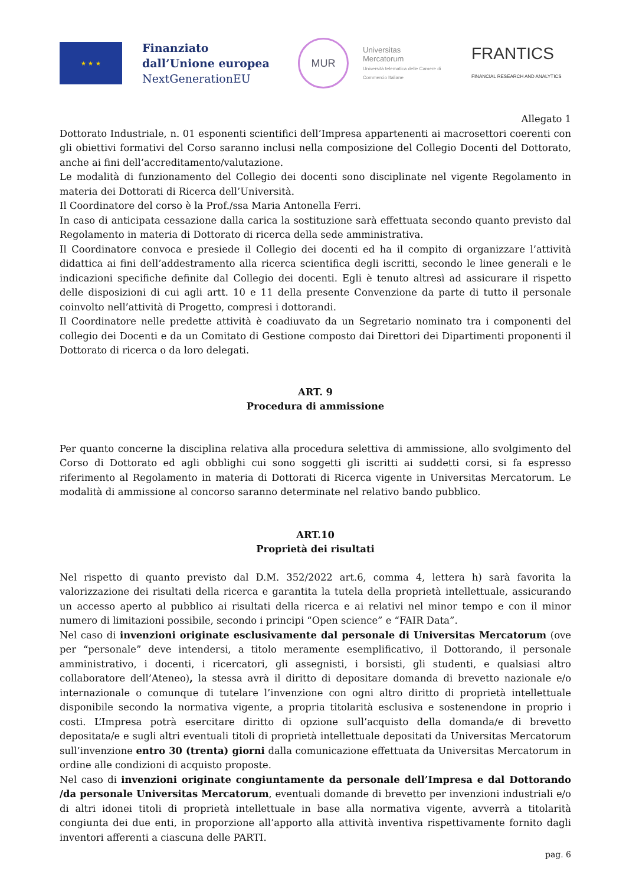★ ★ ★
Finanziato dall’Unione europea
NextGenerationEU
MUR
Universitas
Mercatorum
Università telematica delle Camere di Commercio Italiane
FRANTICS
FINANCIAL RESEARCH AND ANALYTICS
Allegato 1
Dottorato Industriale, n. 01 esponenti scientifici dell’Impresa appartenenti ai macrosettori coerenti con gli obiettivi formativi del Corso saranno inclusi nella composizione del Collegio Docenti del Dottorato, anche ai fini dell’accreditamento/valutazione.
Le modalità di funzionamento del Collegio dei docenti sono disciplinate nel vigente Regolamento in materia dei Dottorati di Ricerca dell’Università.
Il Coordinatore del corso è la Prof./ssa Maria Antonella Ferri.
In caso di anticipata cessazione dalla carica la sostituzione sarà effettuata secondo quanto previsto dal Regolamento in materia di Dottorato di ricerca della sede amministrativa.
Il Coordinatore convoca e presiede il Collegio dei docenti ed ha il compito di organizzare l’attività didattica ai fini dell’addestramento alla ricerca scientifica degli iscritti, secondo le linee generali e le indicazioni specifiche definite dal Collegio dei docenti. Egli è tenuto altresì ad assicurare il rispetto delle disposizioni di cui agli artt. 10 e 11 della presente Convenzione da parte di tutto il personale coinvolto nell’attività di Progetto, compresi i dottorandi.
Il Coordinatore nelle predette attività è coadiuvato da un Segretario nominato tra i componenti del collegio dei Docenti e da un Comitato di Gestione composto dai Direttori dei Dipartimenti proponenti il Dottorato di ricerca o da loro delegati.
ART. 9
Procedura di ammissione
Per quanto concerne la disciplina relativa alla procedura selettiva di ammissione, allo svolgimento del Corso di Dottorato ed agli obblighi cui sono soggetti gli iscritti ai suddetti corsi, si fa espresso riferimento al Regolamento in materia di Dottorati di Ricerca vigente in Universitas Mercatorum. Le modalità di ammissione al concorso saranno determinate nel relativo bando pubblico.
ART.10
Proprietà dei risultati
Nel rispetto di quanto previsto dal D.M. 352/2022 art.6, comma 4, lettera h) sarà favorita la valorizzazione dei risultati della ricerca e garantita la tutela della proprietà intellettuale, assicurando un accesso aperto al pubblico ai risultati della ricerca e ai relativi nel minor tempo e con il minor numero di limitazioni possibile, secondo i principi “Open science” e “FAIR Data”.
Nel caso di invenzioni originate esclusivamente dal personale di Universitas Mercatorum (ove per “personale” deve intendersi, a titolo meramente esemplificativo, il Dottorando, il personale amministrativo, i docenti, i ricercatori, gli assegnisti, i borsisti, gli studenti, e qualsiasi altro collaboratore dell’Ateneo), la stessa avrà il diritto di depositare domanda di brevetto nazionale e/o internazionale o comunque di tutelare l’invenzione con ogni altro diritto di proprietà intellettuale disponibile secondo la normativa vigente, a propria titolarità esclusiva e sostenendone in proprio i costi. L’Impresa potrà esercitare diritto di opzione sull’acquisto della domanda/e di brevetto depositata/e e sugli altri eventuali titoli di proprietà intellettuale depositati da Universitas Mercatorum sull’invenzione entro 30 (trenta) giorni dalla comunicazione effettuata da Universitas Mercatorum in ordine alle condizioni di acquisto proposte.
Nel caso di invenzioni originate congiuntamente da personale dell’Impresa e dal Dottorando /da personale Universitas Mercatorum, eventuali domande di brevetto per invenzioni industriali e/o di altri idonei titoli di proprietà intellettuale in base alla normativa vigente, avverrà a titolarità congiunta dei due enti, in proporzione all’apporto alla attività inventiva rispettivamente fornito dagli inventori afferenti a ciascuna delle PARTI.
pag. 6